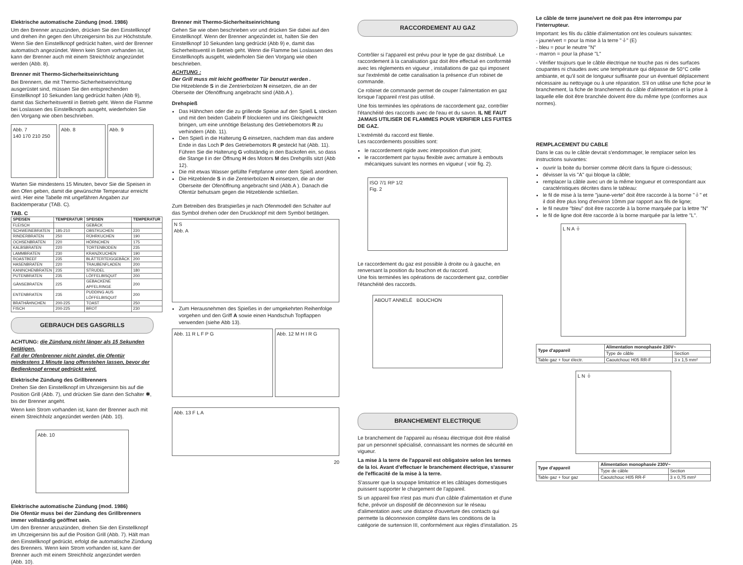Elektrische automatische Zündung (mod. 1986)
Um den Brenner anzuzünden, drücken Sie den Einstellknopf und drehen ihn gegen den Uhrzeigersinn bis zur Höchststufe. Wenn Sie den Einstellknopf gedrückt halten, wird der Brenner automatisch angezündet. Wenn kein Strom vorhanden ist, kann der Brenner auch mit einem Streichholz angezündet werden (Abb. 8).
Brenner mit Thermo-Sicherheitseinrichtung
Bei Brennern, die mit Thermo-Sicherheitseinrichtung ausgerüstet sind, müssen Sie den entsprechenden Einstellknopf 10 Sekunden lang gedrückt halten (Abb 9), damit das Sicherheitsventil in Betrieb geht. Wenn die Flamme bei Loslassen des Einstellknopfs ausgeht, wiederholen Sie den Vorgang wie oben beschrieben.
Abb. 7
140 170 210 250
Abb. 8 Abb. 9
Warten Sie mindestens 15 Minuten, bevor Sie die Speisen in den Ofen geben, damit die gewünschte Temperatur erreicht wird. Hier eine Tabelle mit ungefähren Angaben zur Backtemperatur (TAB. C).
TAB. C
| SPEISEN | TEMPERATUR | SPEISEN | TEMPERATUR |
| --- | --- | --- | --- |
| FLEISCH | | GEBÄCK | |
| SCHWEINEBRATEN | 185-210 | OBSTKUCHEN | 220 |
| RINDERBRATEN | 250 | RÜHRKUCHEN | 190 |
| OCHSENBRATEN | 220 | HÖRNCHEN | 175 |
| KALBSBRATEN | 220 | TORTENBODEN | 235 |
| LAMMBRATEN | 230 | KRANZKUCHEN | 190 |
| ROASTBEEF | 235 | BLÄTTERTEIGGEBÄCK | 200 |
| HASENBRATEN | 220 | TRAUBENFLADEN | 200 |
| KANINCHENBRATEN | 235 | STRUDEL | 180 |
| PUTENBRATEN | 235 | LÖFFELBISQUIT | 200 |
| GÄNSEBRATEN | 225 | GEBACKENE APFELRINGE | 200 |
| ENTENBRATEN | 235 | PUDDING AUS LÖFFELBISQUIT | 200 |
| BRATHÄHNCHEN | 200-225 | TOAST | 250 |
| FISCH | 200-225 | BROT | 230 |
GEBRAUCH DES GASGRILLS
ACHTUNG: die Zündung nicht länger als 15 Sekunden betätigen.
Fall der Ofenbrenner nicht zündet, die Ofentür mindestens 1 Minute lang offenstehen lassen, bevor der Bedienknopf erneut gedrückt wird.
Elektrische Zündung des Grillbrenners
Drehen Sie den Einstellknopf im Uhrzeigersinn bis auf die Position Grill (Abb. 7), und drücken Sie dann den Schalter ✱, bis der Brenner angeht.
Wenn kein Strom vorhanden ist, kann der Brenner auch mit einem Streichholz angezündet werden (Abb. 10).
Abb. 10
Elektrische automatische Zündung (mod. 1986)
Die Ofentür muss bei der Zündung des Grillbrenners immer vollständig geöffnet sein.
Um den Brenner anzuzünden, drehen Sie den Einstellknopf im Uhrzeigersinn bis auf die Position Grill (Abb. 7). Hält man den Einstellknopf gedrückt, erfolgt die automatische Zündung des Brenners. Wenn kein Strom vorhanden ist, kann der Brenner auch mit einem Streichholz angezündet werden (Abb. 10).
Brenner mit Thermo-Sicherheitseinrichtung
Gehen Sie wie oben beschrieben vor und drücken Sie dabei auf den Einstellknopf. Wenn der Brenner angezündet ist, halten Sie den Einstellknopf 10 Sekunden lang gedrückt (Abb 9) e, damit das Sicherheitsventil in Betrieb geht. Wenn die Flamme bei Loslassen des Einstellknopfs ausgeht, wiederholen Sie den Vorgang wie oben beschrieben.
ACHTUNG :
Der Grill muss mit leicht geöffneter Tür benutzt werden .
Die Hitzeblende S in die Zentrierbolzen N einsetzen, die an der Oberseite der Ofenöffnung angebracht sind (Abb.A ).
Drehspieß
Das Hähnchen oder die zu grillende Speise auf den Spieß L stecken und mit den beiden Gabeln F blockieren und ins Gleichgewicht bringen, um eine unnötige Belastung des Getriebemotors R zu verhindern (Abb. 11).
Den Spieß in die Halterung G einsetzen, nachdem man das andere Ende in das Loch P des Getriebemotors R gesteckt hat (Abb. 11). Führen Sie die Halterung G vollständig in den Backofen ein, so dass die Stange I in der Öffnung H des Motors M des Drehgrills sitzt (Abb 12).
Die mit etwas Wasser gefüllte Fettpfanne unter dem Spieß anordnen.
Die Hitzeblende S in die Zentrierbolzen N einsetzen, die an der Oberseite der Ofenöffnung angebracht sind (Abb.A ). Danach die Ofentür behutsam gegen die Hitzeblende schließen.
Zum Betreiben des Bratspießes je nach Ofenmodell den Schalter auf das Symbol drehen oder den Druckknopf mit dem Symbol betätigen.
N S
Abb. A
Zum Herausnehmen des Spießes in der umgekehrten Reihenfolge vorgehen und den Griff A sowie einen Handschuh Topflappen verwenden (siehe Abb 13).
Abb. 11 R L F P G Abb. 12 M H I R G
Abb. 13 F L A
20
RACCORDEMENT AU GAZ
Contrôler si l'appareil est prévu pour le type de gaz distribué. Le raccordement à la canalisation gaz doit être effectué en conformité avec les règlements en vigueur , installations de gaz qui imposent sur l'extrémité de cette canalisation la présence d'un robinet de commande.
Ce robinet de commande permet de couper l'alimentation en gaz lorsque l'appareil n'est pas utilisé.
Une fois terminées les opérations de raccordement gaz, contrôler l'étanchéité des raccords avec de l'eau et du savon. IL NE FAUT JAMAIS UTILISER DE FLAMMES POUR VERIFIER LES FUITES DE GAZ.
L'extrémité du raccord est filetée.
Les raccordements possibles sont:
le raccordement rigide avec interposition d'un joint;
le raccordement par tuyau flexible avec armature à embouts mécaniques suivant les normes en vigueur ( voir fig. 2).
ISO 7/1 RP 1/2
Fig. 2
Le raccordement du gaz est possible à droite ou à gauche, en renversant la position du bouchon et du raccord.
Une fois terminées les opérations de raccordement gaz, contrôler l'étanchéité des raccords.
ABOUT ANNELÉ BOUCHON
BRANCHEMENT ELECTRIQUE
Le branchement de l'appareil au réseau électrique doit être réalisé par un personnel spécialisé, connaissant les normes de sécurité en vigueur.
La mise à la terre de l'appareil est obligatoire selon les termes de la loi. Avant d'effectuer le branchement électrique, s'assurer de l'efficacité de la mise à la terre.
S'assurer que la soupape limitatrice et les câblages domestiques puissent supporter le chargement de l'appareil.
Si un appareil fixe n'est pas muni d'un câble d'alimentation et d'une fiche, prévoir un dispositif de déconnexion sur le réseau d'alimentation avec une distance d'ouverture des contacts qui permette la déconnexion complète dans les conditions de la catégorie de surtension III, conformément aux règles d'installation. 25
Le câble de terre jaune/vert ne doit pas être interrompu par l'interrupteur.
Important: les fils du câble d'alimentation ont les couleurs suivantes:
- jaune/vert = pour la mise à la terre "⏚" (E)
- bleu = pour le neutre "N"
- marron = pour la phase "L"
- Vérifier toujours que le câble électrique ne touche pas ni des surfaces coupantes ni chaudes avec une température qui dépasse de 50°C celle ambiante, et qu'il soit de longueur suffisante pour un éventuel déplacement nécessaire au nettoyage ou à une réparation. S'il on utilise une fiche pour le branchement, la fiche de branchement du câble d'alimentation et la prise à laquelle elle doit être branchée doivent être du même type (conformes aux normes).
REMPLACEMENT DU CABLE
Dans le cas ou le câble devrait s'endommager, le remplacer selon les instructions suivantes:
ouvrir la boite du bornier comme décrit dans la figure ci-dessous;
dévisser la vis "A" qui bloque la câble;
remplacer la câble avec un de la même longueur et correspondant aux caractéristiques décrites dans le tableau:
le fil de mise à la terre "jaune-verte" doit être raccorde à la borne "⏚" et il doit être plus long d'environ 10mm par rapport aux fils de ligne;
le fil neutre "bleu" doit être raccorde à la borne marquée par la lettre "N"
le fil de ligne doit être raccorde à la borne marquée par la lettre "L".
L N A ⏚
| Type d'appareil | Alimentation monophasée 230V~ | |
| --- | --- | --- |
| | Type de câble | Section |
| Table gaz + four électr. | Caoutchouc H05 RR-F | 3 x 1,5 mm² |
L N ⏚
| Type d'appareil | Alimentation monophasée 230V~ | |
| --- | --- | --- |
| | Type de câble | Section |
| Table gaz + four gaz | Caoutchouc H05 RR-F | 3 x 0,75 mm² |